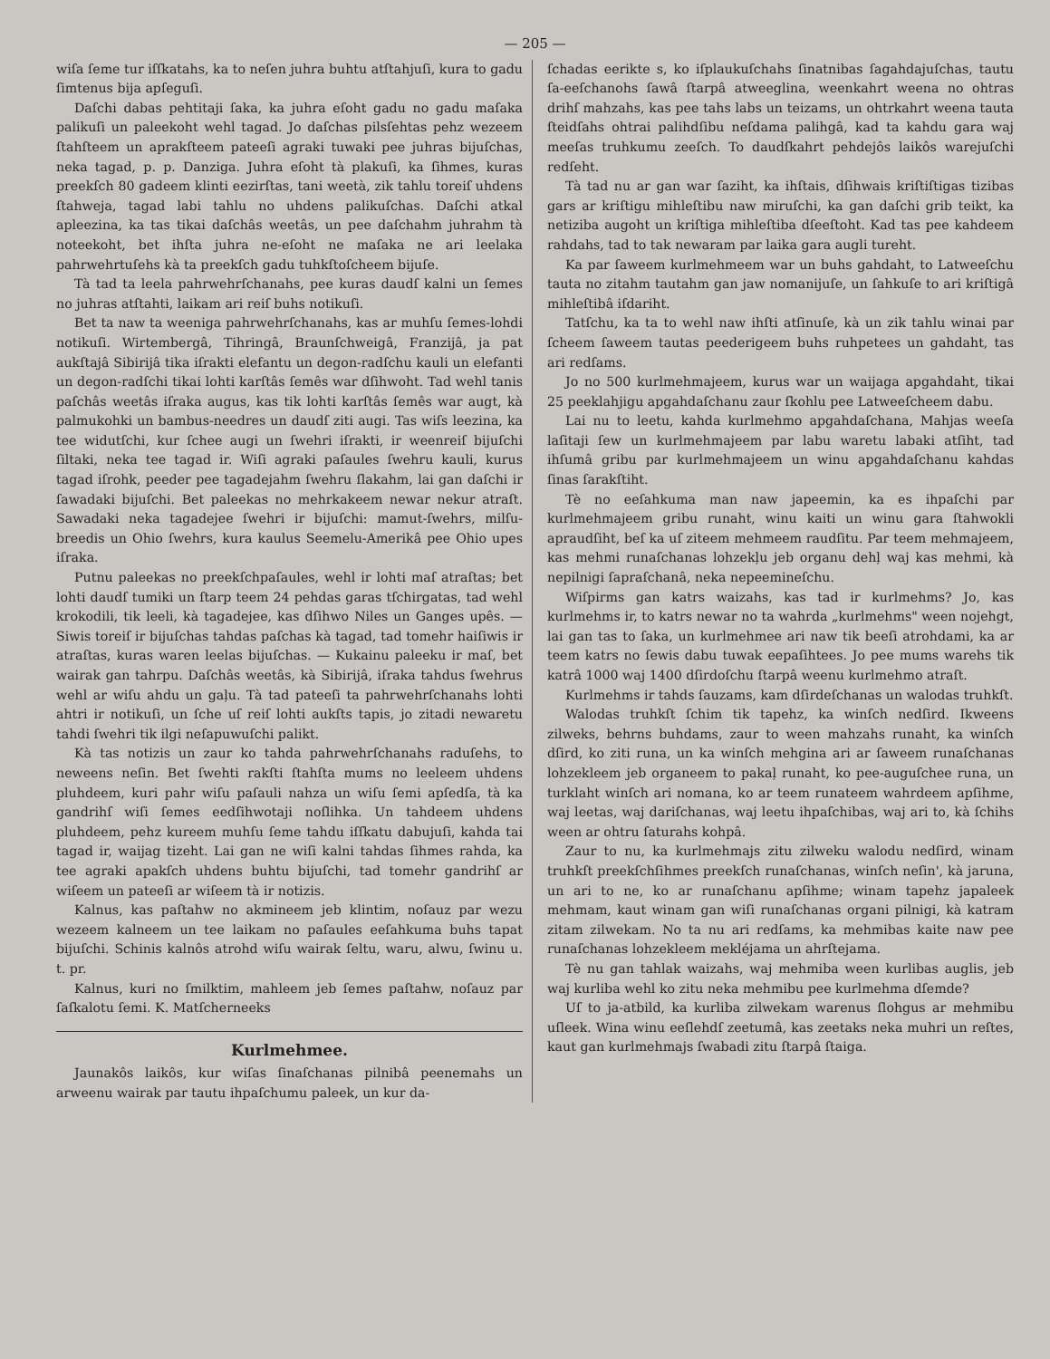— 205 —
wiſa ſeme tur iſſkatahs, ka to neſen juhra buhtu atſtahjuſi, kura to gadu ſimtenus bija apſeguſi.
Daſchi dabas pehtitaji ſaka, ka juhra eſoht gadu no gadu maſaka palikuſi un paleekoht wehl tagad. Jo daſchas pilsſehtas pehz wezeem ſtahſteem un aprakſteem pateeſi agraki tuwaki pee juhras bijuſchas, neka tagad, p. p. Danziga. Juhra eſoht tà plakuſi, ka ſihmes, kuras preekſch 80 gadeem klinti eezirſtas, tani weetà, zik tahlu toreiſ uhdens ſtahweja, tagad labi tahlu no uhdens palikuſchas. Daſchi atkal apleezina, ka tas tikai daſchâs weetâs, un pee daſchahm juhrahm tà noteekoht, bet ihſta juhra ne-eſoht ne maſaka ne ari leelaka pahrwehrtuſehs kà ta preekſch gadu tuhkſtoſcheem bijuſe.
Tà tad ta leela pahrwehrſchanahs, pee kuras daudſ kalni un ſemes no juhras atſtahti, laikam ari reiſ buhs notikuſi.
Bet ta naw ta weeniga pahrwehrſchanahs, kas ar muhſu ſemes-lohdi notikuſi. Wirtembergâ, Tihringâ, Braunſchweigâ, Franzijâ, ja pat aukſtajâ Sibirijâ tika iſrakti elefantu un degon-radſchu kauli un elefanti un degon-radſchi tikai lohti karſtâs ſemês war dſihwoht. Tad wehl tanis paſchâs weetâs iſraka augus, kas tik lohti karſtâs ſemês war augt, kà palmukohki un bambus-needres un daudſ ziti augi. Tas wiſs leezina, ka tee widutſchi, kur ſchee augi un ſwehri iſrakti, ir weenreiſ bijuſchi ſiltaki, neka tee tagad ir. Wiſi agraki paſaules ſwehru kauli, kurus tagad iſrohk, peeder pee tagadejahm ſwehru ſlakahm, lai gan daſchi ir ſawadaki bijuſchi. Bet paleekas no mehrkakeem newar nekur atraſt. Sawadaki neka tagadejee ſwehri ir bijuſchi: mamut-ſwehrs, milſu-breedis un Ohio ſwehrs, kura kaulus Seemelu-Amerikâ pee Ohio upes iſraka.
Putnu paleekas no preekſchpaſaules, wehl ir lohti maſ atraſtas; bet lohti daudſ tumiki un ſtarp teem 24 pehdas garas tſchirgatas, tad wehl krokodili, tik leeli, kà tagadejee, kas dſihwo Niles un Ganges upês. — Siwis toreiſ ir bijuſchas tahdas paſchas kà tagad, tad tomehr haiſiwis ir atraſtas, kuras waren leelas bijuſchas. — Kukainu paleeku ir maſ, bet wairak gan tahrpu. Daſchâs weetâs, kà Sibirijâ, iſraka tahdus ſwehrus wehl ar wiſu ahdu un gaļu. Tà tad pateeſi ta pahrwehrſchanahs lohti ahtri ir notikuſi, un ſche uſ reiſ lohti aukſts tapis, jo zitadi newaretu tahdi ſwehri tik ilgi neſapuwuſchi palikt.
Kà tas notizis un zaur ko tahda pahrwehrſchanahs raduſehs, to neweens neſin. Bet ſwehti rakſti ſtahſta mums no leeleem uhdens pluhdeem, kuri pahr wiſu paſauli nahza un wiſu ſemi apſedſa, tà ka gandrihſ wiſi ſemes eedſihwotaji noſlihka. Un tahdeem uhdens pluhdeem, pehz kureem muhſu ſeme tahdu iſſkatu dabujuſi, kahda tai tagad ir, waijag tizeht. Lai gan ne wiſi kalni tahdas ſihmes rahda, ka tee agraki apakſch uhdens buhtu bijuſchi, tad tomehr gandrihſ ar wiſeem un pateeſi ar wiſeem tà ir notizis.
Kalnus, kas paſtahw no akmineem jeb klintim, noſauz par wezu wezeem kalneem un tee laikam no paſaules eeſahkuma buhs tapat bijuſchi. Schinis kalnôs atrohd wiſu wairak ſeltu, waru, alwu, ſwinu u. t. pr.
Kalnus, kuri no ſmilktim, mahleem jeb ſemes paſtahw, noſauz par ſaſkalotu ſemi. K. Matſcherneeks
Kurlmehmee.
Jaunakôs laikôs, kur wiſas ſinaſchanas pilnibâ peenemahs un arweenu wairak par tautu ihpaſchumu paleek, un kur da-
ſchadas eerikte s, ko iſplaukuſchahs ſinatnibas ſagahdajuſchas, tautu ſa-eeſchanohs ſawâ ſtarpâ atweeglina, weenkahrt weena no ohtras drihſ mahzahs, kas pee tahs labs un teizams, un ohtrkahrt weena tauta ſteidſahs ohtrai palihdſibu neſdama palihgâ, kad ta kahdu gara waj meeſas truhkumu zeeſch. To daudſkahrt pehdejôs laikôs warejuſchi redſeht.
Tà tad nu ar gan war ſaziht, ka ihſtais, dſihwais kriſtiſtigas tizibas gars ar kriſtigu mihleſtibu naw miruſchi, ka gan daſchi grib teikt, ka netiziba augoht un kriſtiga mihleſtiba dſeeſtoht. Kad tas pee kahdeem rahdahs, tad to tak newaram par laika gara augli tureht.
Ka par ſaweem kurlmehmeem war un buhs gahdaht, to Latweeſchu tauta no zitahm tautahm gan jaw nomanijuſe, un ſahkuſe to ari kriſtigâ mihleſtibâ iſdariht.
Tatſchu, ka ta to wehl naw ihſti atſinuſe, kà un zik tahlu winai par ſcheem ſaweem tautas peederigeem buhs ruhpetees un gahdaht, tas ari redſams.
Jo no 500 kurlmehmajeem, kurus war un waijaga apgahdaht, tikai 25 peeklahjigu apgahdaſchanu zaur ſkohlu pee Latweeſcheem dabu.
Lai nu to leetu, kahda kurlmehmo apgahdaſchana, Mahjas weeſa laſitaji ſew un kurlmehmajeem par labu waretu labaki atſiht, tad ihſumâ gribu par kurlmehmajeem un winu apgahdaſchanu kahdas ſinas ſarakſtiht.
Tè no eeſahkuma man naw japeemin, ka es ihpaſchi par kurlmehmajeem gribu runaht, winu kaiti un winu gara ſtahwokli apraudſiht, beſ ka uſ ziteem mehmeem raudſitu. Par teem mehmajeem, kas mehmi runaſchanas lohzekļu jeb organu dehļ waj kas mehmi, kà nepilnigi ſapraſchanâ, neka nepeemineſchu.
Wiſpirms gan katrs waizahs, kas tad ir kurlmehms? Jo, kas kurlmehms ir, to katrs newar no ta wahrda „kurlmehms" ween nojehgt, lai gan tas to ſaka, un kurlmehmee ari naw tik beeſi atrohdami, ka ar teem katrs no ſewis dabu tuwak eepaſihtees. Jo pee mums warehs tik katrâ 1000 waj 1400 dſirdoſchu ſtarpâ weenu kurlmehmo atraſt.
Kurlmehms ir tahds ſauzams, kam dſirdeſchanas un walodas truhkſt.
Walodas truhkſt ſchim tik tapehz, ka winſch nedſird. Ikweens zilweks, behrns buhdams, zaur to ween mahzahs runaht, ka winſch dſird, ko ziti runa, un ka winſch mehgina ari ar ſaweem runaſchanas lohzekleem jeb organeem to pakaļ runaht, ko pee-auguſchee runa, un turklaht winſch ari nomana, ko ar teem runateem wahrdeem apſihme, waj leetas, waj dariſchanas, waj leetu ihpaſchibas, waj ari to, kà ſchihs ween ar ohtru ſaturahs kohpâ.
Zaur to nu, ka kurlmehmajs zitu zilweku walodu nedſird, winam truhkſt preekſchſihmes preekſch runaſchanas, winſch neſin', kà jaruna, un ari to ne, ko ar runaſchanu apſihme; winam tapehz japaleek mehmam, kaut winam gan wiſi runaſchanas organi pilnigi, kà katram zitam zilwekam. No ta nu ari redſams, ka mehmibas kaite naw pee runaſchanas lohzekleem mekléjama un ahrſtejama.
Tè nu gan tahlak waizahs, waj mehmiba ween kurlibas auglis, jeb waj kurliba wehl ko zitu neka mehmibu pee kurlmehma dſemde?
Uſ to ja-atbild, ka kurliba zilwekam warenus ſlohgus ar mehmibu uſleek. Wina winu eeſlehdſ zeetumâ, kas zeetaks neka muhri un reſtes, kaut gan kurlmehmajs ſwabadi zitu ſtarpâ ſtaiga.